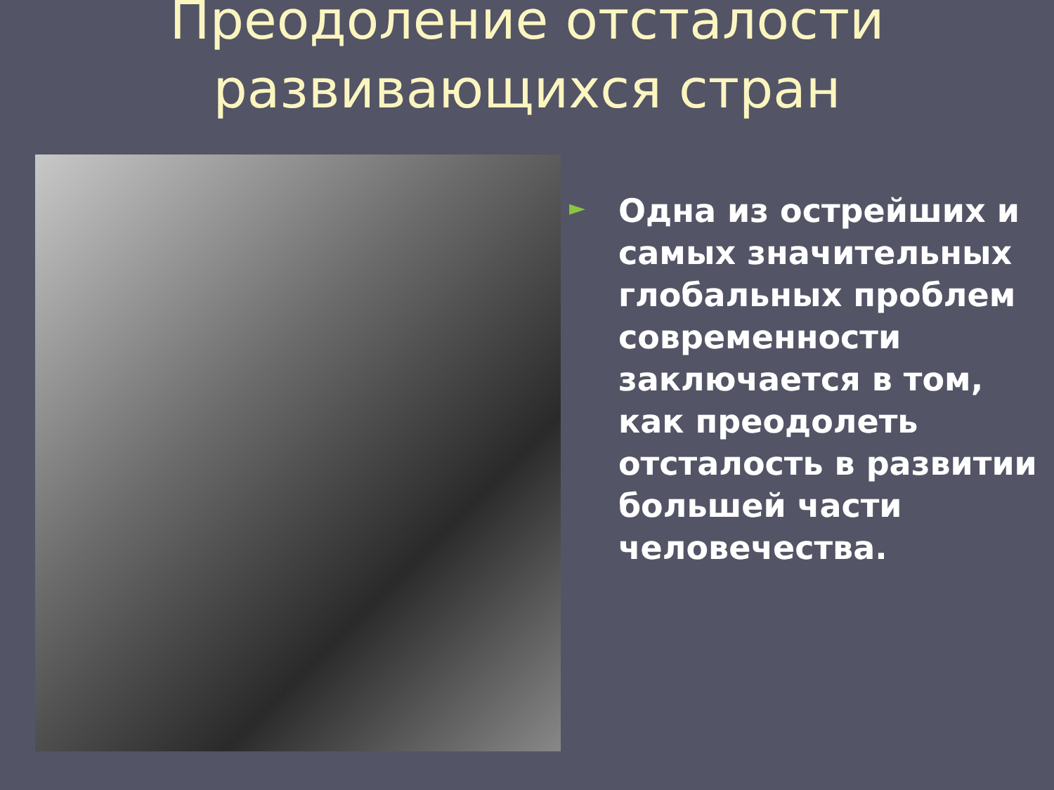Преодоление отсталости
развивающихся стран
►
Одна из острейших и самых значительных глобальных проблем современности заключается в том, как преодолеть отсталость в развитии большей части человечества.